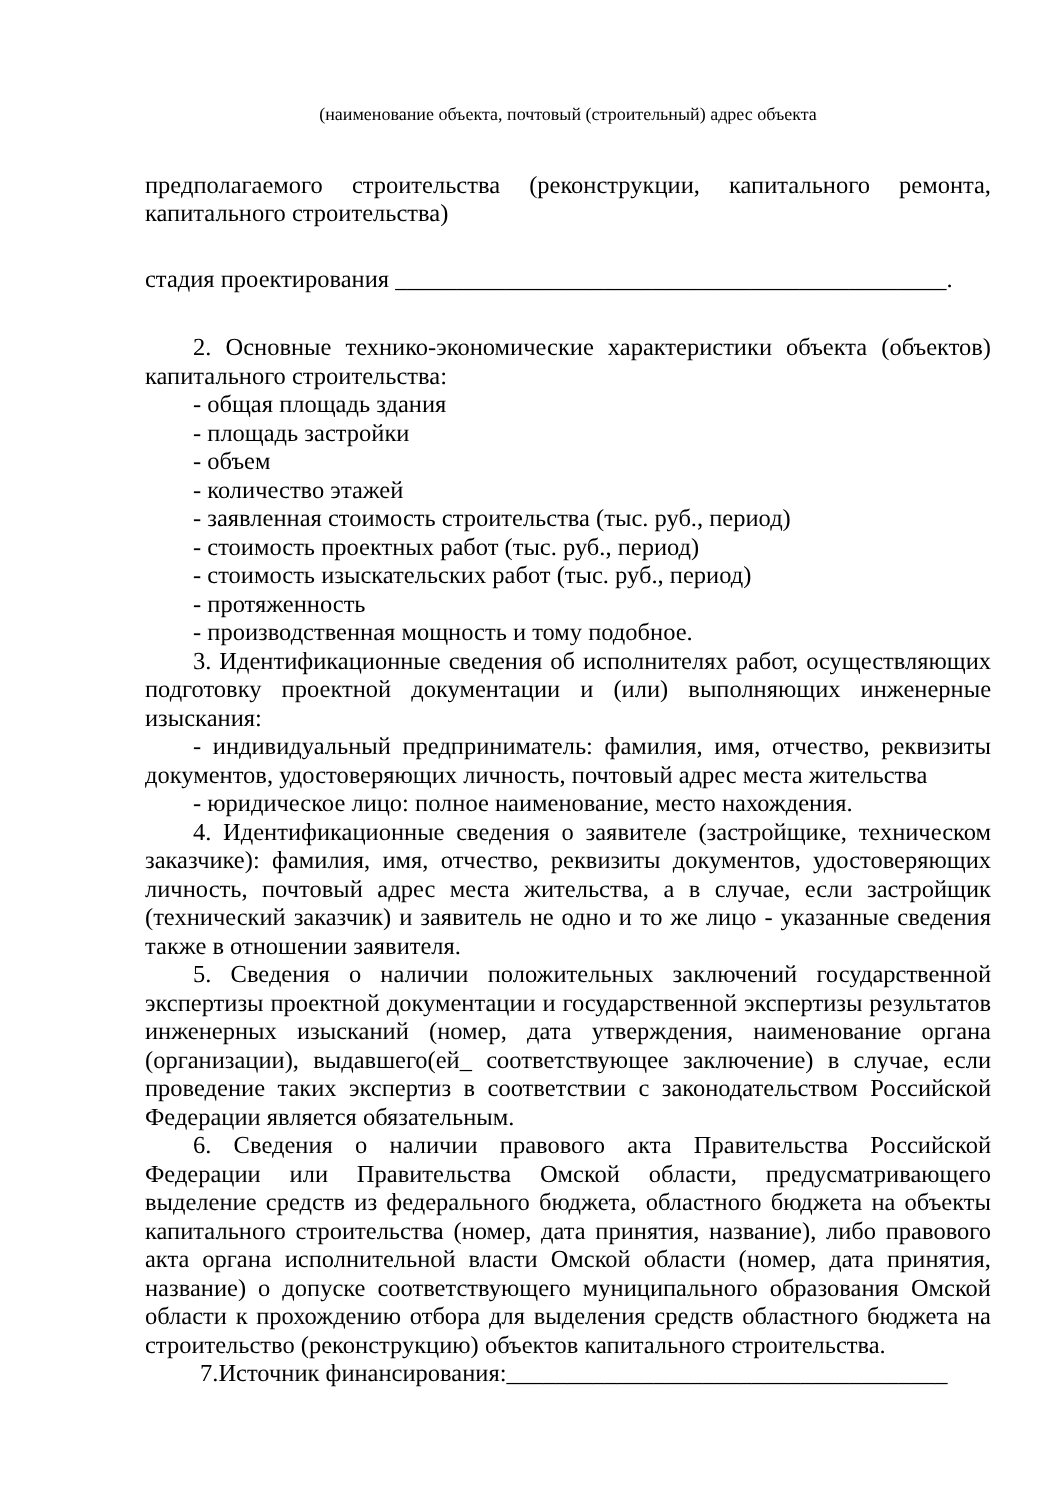(наименование объекта, почтовый (строительный) адрес объекта
предполагаемого строительства (реконструкции, капитального ремонта, капитального строительства)
стадия проектирования _____________________________________________.
2. Основные технико-экономические характеристики объекта (объектов) капитального строительства:
- общая площадь здания
- площадь застройки
- объем
- количество этажей
- заявленная стоимость строительства (тыс. руб., период)
- стоимость проектных работ (тыс. руб., период)
- стоимость изыскательских работ (тыс. руб., период)
- протяженность
- производственная мощность и тому подобное.
3. Идентификационные сведения об исполнителях работ, осуществляющих подготовку проектной документации и (или) выполняющих инженерные изыскания:
- индивидуальный предприниматель: фамилия, имя, отчество, реквизиты документов, удостоверяющих личность, почтовый адрес места жительства
- юридическое лицо: полное наименование, место нахождения.
4. Идентификационные сведения о заявителе (застройщике, техническом заказчике): фамилия, имя, отчество, реквизиты документов, удостоверяющих личность, почтовый адрес места жительства, а в случае, если застройщик (технический заказчик) и заявитель не одно и то же лицо - указанные сведения также в отношении заявителя.
5. Сведения о наличии положительных заключений государственной экспертизы проектной документации и государственной экспертизы результатов инженерных изысканий (номер, дата утверждения, наименование органа (организации), выдавшего(ей_ соответствующее заключение) в случае, если проведение таких экспертиз в соответствии с законодательством Российской Федерации является обязательным.
6. Сведения о наличии правового акта Правительства Российской Федерации или Правительства Омской области, предусматривающего выделение средств из федерального бюджета, областного бюджета на объекты капитального строительства (номер, дата принятия, название), либо правового акта органа исполнительной власти Омской области (номер, дата принятия, название) о допуске соответствующего муниципального образования Омской области к прохождению отбора для выделения средств областного бюджета на строительство (реконструкцию) объектов капитального строительства.
7.Источник финансирования:____________________________________